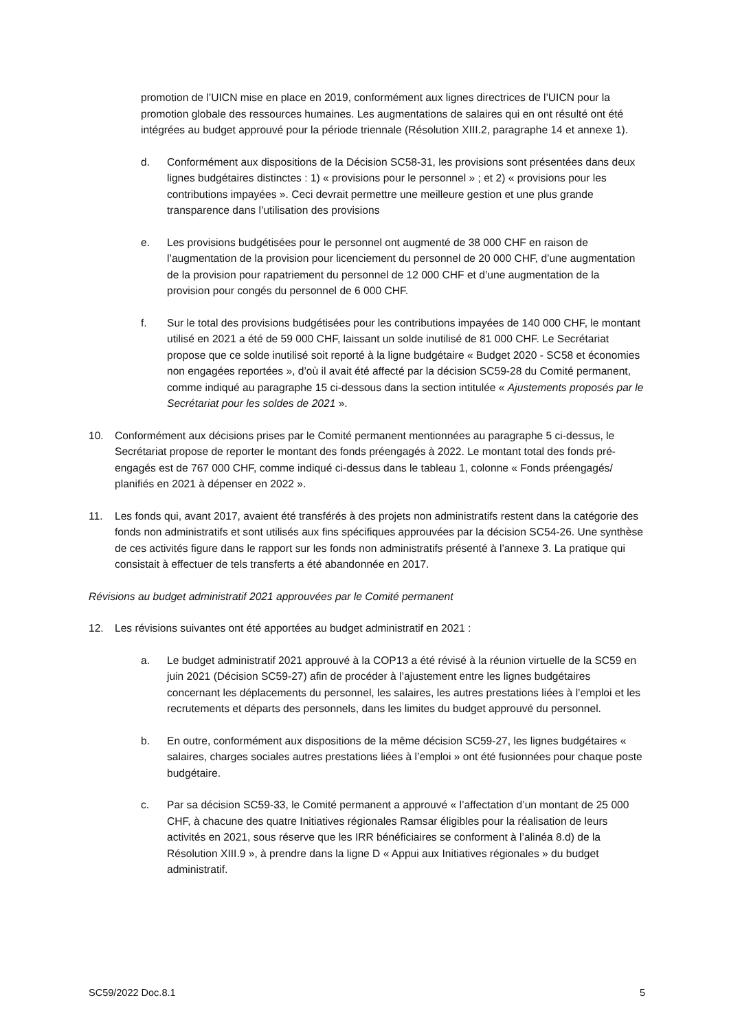promotion de l’UICN mise en place en 2019, conformément aux lignes directrices de l’UICN pour la promotion globale des ressources humaines. Les augmentations de salaires qui en ont résulté ont été intégrées au budget approuvé pour la période triennale (Résolution XIII.2, paragraphe 14 et annexe 1).
d. Conformément aux dispositions de la Décision SC58-31, les provisions sont présentées dans deux lignes budgétaires distinctes : 1) « provisions pour le personnel » ; et 2) « provisions pour les contributions impayées ». Ceci devrait permettre une meilleure gestion et une plus grande transparence dans l’utilisation des provisions
e. Les provisions budgétisées pour le personnel ont augmenté de 38 000 CHF en raison de l’augmentation de la provision pour licenciement du personnel de 20 000 CHF, d’une augmentation de la provision pour rapatriement du personnel de 12 000 CHF et d’une augmentation de la provision pour congés du personnel de 6 000 CHF.
f. Sur le total des provisions budgétisées pour les contributions impayées de 140 000 CHF, le montant utilisé en 2021 a été de 59 000 CHF, laissant un solde inutilisé de 81 000 CHF. Le Secrétariat propose que ce solde inutilisé soit reporté à la ligne budgétaire « Budget 2020 - SC58 et économies non engagées reportées », d’où il avait été affecté par la décision SC59-28 du Comité permanent, comme indiqué au paragraphe 15 ci-dessous dans la section intitulée « Ajustements proposés par le Secrétariat pour les soldes de 2021 ».
10. Conformément aux décisions prises par le Comité permanent mentionnées au paragraphe 5 ci-dessus, le Secrétariat propose de reporter le montant des fonds préengagés à 2022. Le montant total des fonds pré-engagés est de 767 000 CHF, comme indiqué ci-dessus dans le tableau 1, colonne « Fonds préengagés/ planifiés en 2021 à dépenser en 2022 ».
11. Les fonds qui, avant 2017, avaient été transférés à des projets non administratifs restent dans la catégorie des fonds non administratifs et sont utilisés aux fins spécifiques approuvées par la décision SC54-26. Une synthèse de ces activités figure dans le rapport sur les fonds non administratifs présenté à l’annexe 3. La pratique qui consistait à effectuer de tels transferts a été abandonnée en 2017.
Révisions au budget administratif 2021 approuvées par le Comité permanent
12. Les révisions suivantes ont été apportées au budget administratif en 2021 :
a. Le budget administratif 2021 approuvé à la COP13 a été révisé à la réunion virtuelle de la SC59 en juin 2021 (Décision SC59-27) afin de procéder à l’ajustement entre les lignes budgétaires concernant les déplacements du personnel, les salaires, les autres prestations liées à l’emploi et les recrutements et départs des personnels, dans les limites du budget approuvé du personnel.
b. En outre, conformément aux dispositions de la même décision SC59-27, les lignes budgétaires « salaires, charges sociales autres prestations liées à l’emploi » ont été fusionnées pour chaque poste budgétaire.
c. Par sa décision SC59-33, le Comité permanent a approuvé « l’affectation d’un montant de 25 000 CHF, à chacune des quatre Initiatives régionales Ramsar éligibles pour la réalisation de leurs activités en 2021, sous réserve que les IRR bénéficiaires se conforment à l’alinéa 8.d) de la Résolution XIII.9 », à prendre dans la ligne D « Appui aux Initiatives régionales » du budget administratif.
SC59/2022 Doc.8.1 5